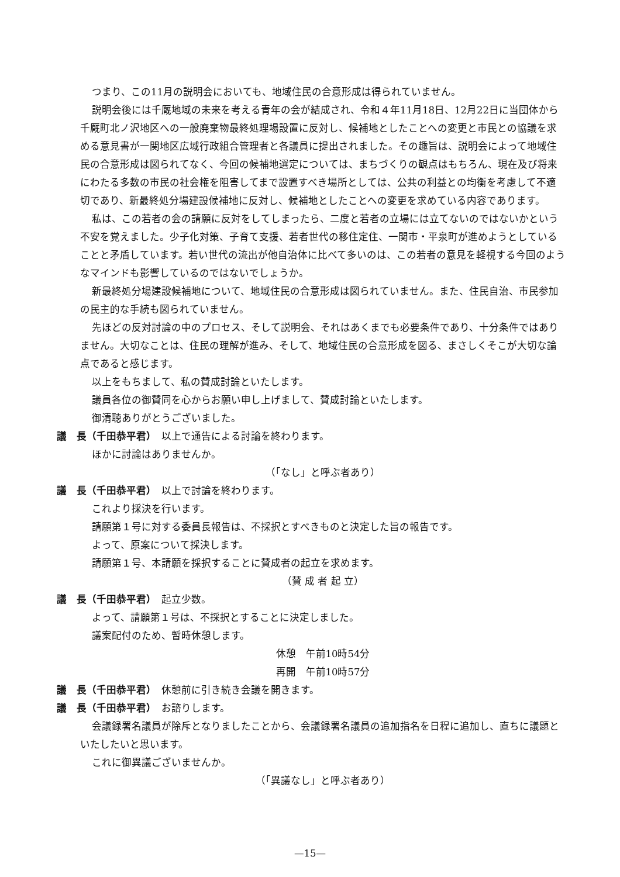つまり、この11月の説明会においても、地域住民の合意形成は得られていません。
説明会後には千厩地域の未来を考える青年の会が結成され、令和４年11月18日、12月22日に当団体から千厩町北ノ沢地区への一般廃棄物最終処理場設置に反対し、候補地としたことへの変更と市民との協議を求める意見書が一関地区広域行政組合管理者と各議員に提出されました。その趣旨は、説明会によって地域住民の合意形成は図られてなく、今回の候補地選定については、まちづくりの観点はもちろん、現在及び将来にわたる多数の市民の社会権を阻害してまで設置すべき場所としては、公共の利益との均衡を考慮して不適切であり、新最終処分場建設候補地に反対し、候補地としたことへの変更を求めている内容であります。
私は、この若者の会の請願に反対をしてしまったら、二度と若者の立場には立てないのではないかという不安を覚えました。少子化対策、子育て支援、若者世代の移住定住、一関市・平泉町が進めようとしていることと矛盾しています。若い世代の流出が他自治体に比べて多いのは、この若者の意見を軽視する今回のようなマインドも影響しているのではないでしょうか。
新最終処分場建設候補地について、地域住民の合意形成は図られていません。また、住民自治、市民参加の民主的な手続も図られていません。
先ほどの反対討論の中のプロセス、そして説明会、それはあくまでも必要条件であり、十分条件ではありません。大切なことは、住民の理解が進み、そして、地域住民の合意形成を図る、まさしくそこが大切な論点であると感じます。
以上をもちまして、私の賛成討論といたします。
議員各位の御賛同を心からお願い申し上げまして、賛成討論といたします。
御清聴ありがとうございました。
議　長（千田恭平君）　以上で通告による討論を終わります。
ほかに討論はありませんか。
（「なし」と呼ぶ者あり）
議　長（千田恭平君）　以上で討論を終わります。
これより採決を行います。
請願第１号に対する委員長報告は、不採択とすべきものと決定した旨の報告です。
よって、原案について採決します。
請願第１号、本請願を採択することに賛成者の起立を求めます。
（賛 成 者 起 立）
議　長（千田恭平君）　起立少数。
よって、請願第１号は、不採択とすることに決定しました。
議案配付のため、暫時休憩します。
休憩　午前10時54分
再開　午前10時57分
議　長（千田恭平君）　休憩前に引き続き会議を開きます。
議　長（千田恭平君）　お諮りします。
会議録署名議員が除斥となりましたことから、会議録署名議員の追加指名を日程に追加し、直ちに議題といたしたいと思います。
これに御異議ございませんか。
（「異議なし」と呼ぶ者あり）
—15—